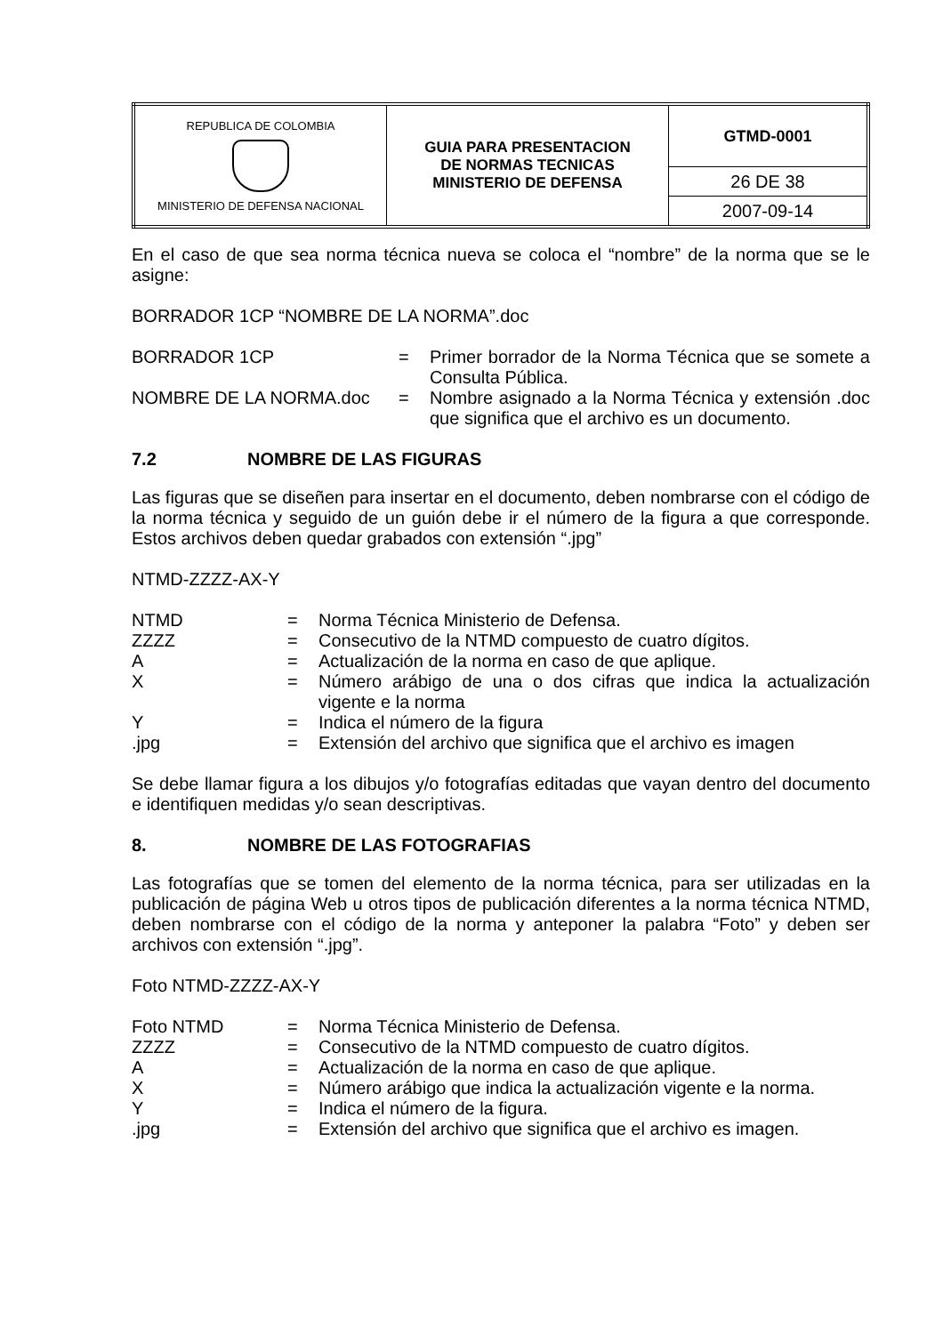| REPUBLICA DE COLOMBIA MINISTERIO DE DEFENSA NACIONAL | GUIA PARA PRESENTACION DE NORMAS TECNICAS MINISTERIO DE DEFENSA | GTMD-0001 |
| | | 26 DE 38 |
| | | 2007-09-14 |
En el caso de que sea norma técnica nueva se coloca el “nombre” de la norma que se le asigne:
BORRADOR 1CP “NOMBRE DE LA NORMA”.doc
| BORRADOR 1CP | = | Primer borrador de la Norma Técnica que se somete a Consulta Pública. |
| NOMBRE DE LA NORMA.doc | = | Nombre asignado a la Norma Técnica y extensión .doc que significa que el archivo es un documento. |
7.2 NOMBRE DE LAS FIGURAS
Las figuras que se diseñen para insertar en el documento, deben nombrarse con el código de la norma técnica y seguido de un guión debe ir el número de la figura a que corresponde. Estos archivos deben quedar grabados con extensión “.jpg”
NTMD-ZZZZ-AX-Y
| NTMD | = | Norma Técnica Ministerio de Defensa. |
| ZZZZ | = | Consecutivo de la NTMD compuesto de cuatro dígitos. |
| A | = | Actualización de la norma en caso de que aplique. |
| X | = | Número arábigo de una o dos cifras que indica la actualización vigente e la norma |
| Y | = | Indica el número de la figura |
| .jpg | = | Extensión del archivo que significa que el archivo es imagen |
Se debe llamar figura a los dibujos y/o fotografías editadas que vayan dentro del documento e identifiquen medidas y/o sean descriptivas.
8. NOMBRE DE LAS FOTOGRAFIAS
Las fotografías que se tomen del elemento de la norma técnica, para ser utilizadas en la publicación de página Web u otros tipos de publicación diferentes a la norma técnica NTMD, deben nombrarse con el código de la norma y anteponer la palabra “Foto” y deben ser archivos con extensión “.jpg”.
Foto NTMD-ZZZZ-AX-Y
| Foto NTMD | = | Norma Técnica Ministerio de Defensa. |
| ZZZZ | = | Consecutivo de la NTMD compuesto de cuatro dígitos. |
| A | = | Actualización de la norma en caso de que aplique. |
| X | = | Número arábigo que indica la actualización vigente e la norma. |
| Y | = | Indica el número de la figura. |
| .jpg | = | Extensión del archivo que significa que el archivo es imagen. |